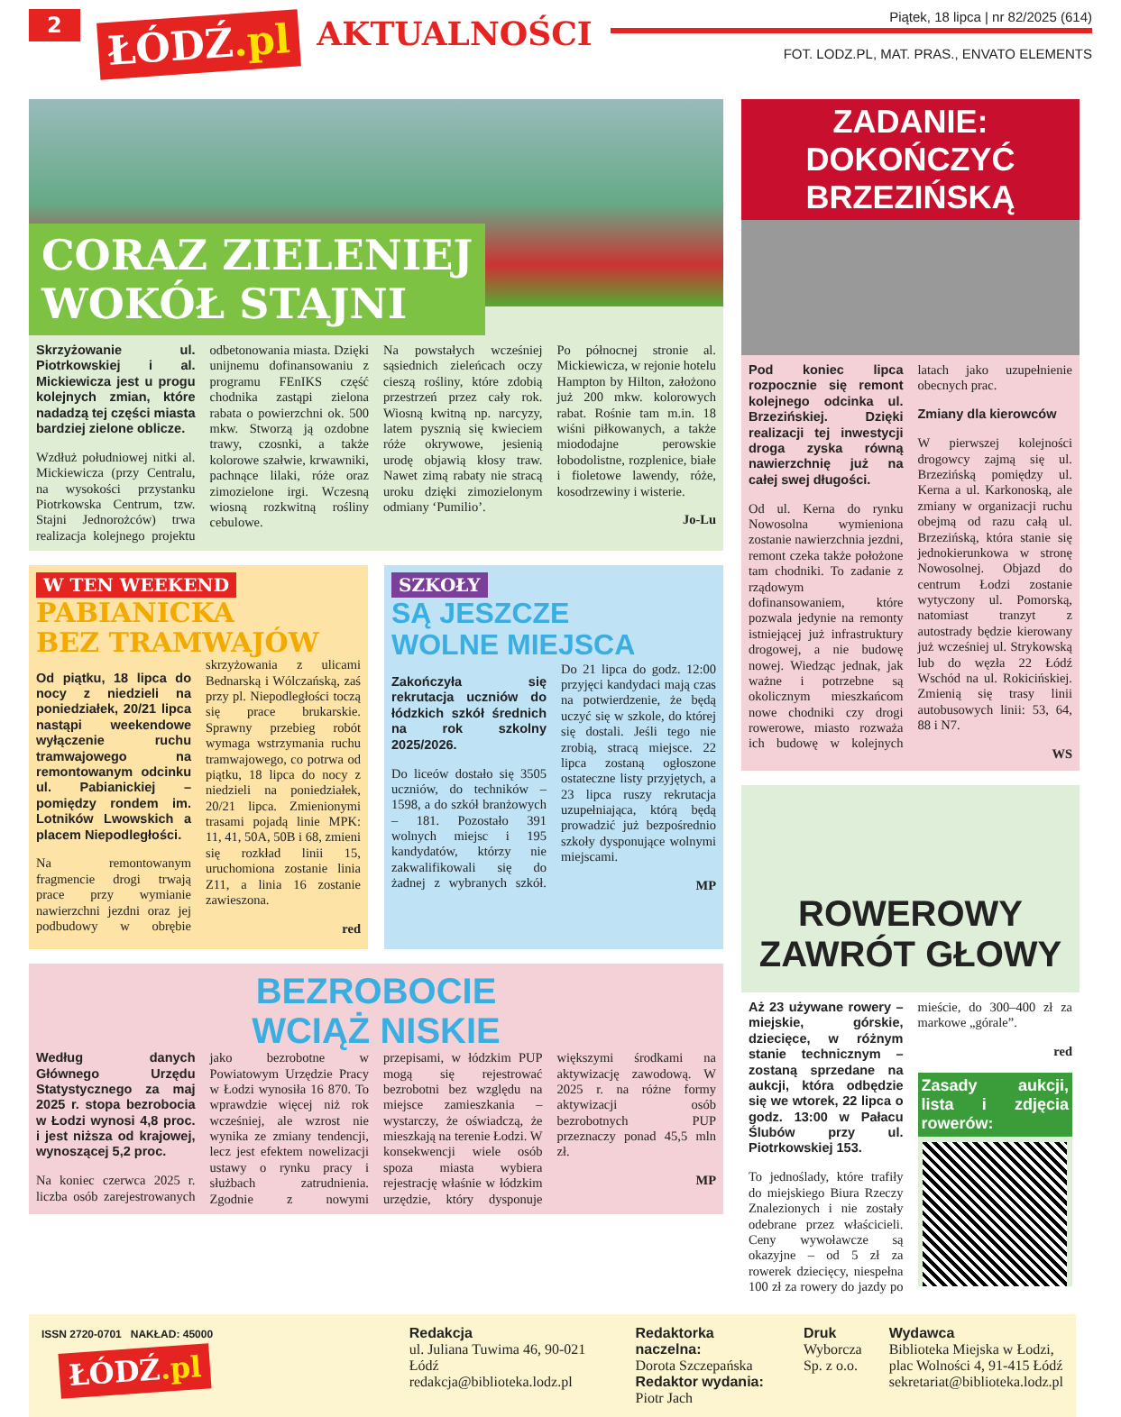2
ŁÓDŹ.pl
AKTUALNOŚCI
Piątek, 18 lipca | nr 82/2025 (614)
FOT. LODZ.PL, MAT. PRAS., ENVATO ELEMENTS
CORAZ ZIELENIEJ
WOKÓŁ STAJNI
Skrzyżowanie ul. Piotrkowskiej i al. Mickiewicza jest u progu kolejnych zmian, które nadadzą tej części miasta bardziej zielone oblicze.
Wzdłuż południowej nitki al. Mickiewicza (przy Centralu, na wysokości przystanku Piotrkowska Centrum, tzw. Stajni Jednorożców) trwa realizacja kolejnego projektu odbetonowania miasta. Dzięki unijnemu dofinansowaniu z programu FEnIKS część chodnika zastąpi zielona rabata o powierzchni ok. 500 mkw. Stworzą ją ozdobne trawy, czosnki, a także kolorowe szałwie, krwawniki, pachnące lilaki, róże oraz zimozielone irgi. Wczesną wiosną rozkwitną rośliny cebulowe.
Na powstałych wcześniej sąsiednich zieleńcach oczy cieszą rośliny, które zdobią przestrzeń przez cały rok. Wiosną kwitną np. narcyzy, latem pysznią się kwieciem róże okrywowe, jesienią urodę objawią kłosy traw. Nawet zimą rabaty nie stracą uroku dzięki zimozielonym odmiany ‘Pumilio’.
Po północnej stronie al. Mickiewicza, w rejonie hotelu Hampton by Hilton, założono już 200 mkw. kolorowych rabat. Rośnie tam m.in. 18 wiśni piłkowanych, a także miododajne perowskie łobodolistne, rozplenice, białe i fioletowe lawendy, róże, kosodrzewiny i wisterie.
Jo-Lu
W TEN WEEKEND
PABIANICKA
BEZ TRAMWAJÓW
Od piątku, 18 lipca do nocy z niedzieli na poniedziałek, 20/21 lipca nastąpi weekendowe wyłączenie ruchu tramwajowego na remontowanym odcinku ul. Pabianickiej – pomiędzy rondem im. Lotników Lwowskich a placem Niepodległości.
Na remontowanym fragmencie drogi trwają prace przy wymianie nawierzchni jezdni oraz jej podbudowy w obrębie skrzyżowania z ulicami Bednarską i Wólczańską, zaś przy pl. Niepodległości toczą się prace brukarskie. Sprawny przebieg robót wymaga wstrzymania ruchu tramwajowego, co potrwa od piątku, 18 lipca do nocy z niedzieli na poniedziałek, 20/21 lipca. Zmienionymi trasami pojadą linie MPK: 11, 41, 50A, 50B i 68, zmieni się rozkład linii 15, uruchomiona zostanie linia Z11, a linia 16 zostanie zawieszona.
red
SZKOŁY
SĄ JESZCZE
WOLNE MIEJSCA
Zakończyła się rekrutacja uczniów do łódzkich szkół średnich na rok szkolny 2025/2026.
Do liceów dostało się 3505 uczniów, do techników – 1598, a do szkół branżowych – 181. Pozostało 391 wolnych miejsc i 195 kandydatów, którzy nie zakwalifikowali się do żadnej z wybranych szkół. Do 21 lipca do godz. 12:00 przyjęci kandydaci mają czas na potwierdzenie, że będą uczyć się w szkole, do której się dostali. Jeśli tego nie zrobią, stracą miejsce. 22 lipca zostaną ogłoszone ostateczne listy przyjętych, a 23 lipca ruszy rekrutacja uzupełniająca, którą będą prowadzić już bezpośrednio szkoły dysponujące wolnymi miejscami.
MP
BEZROBOCIE
WCIĄŻ NISKIE
Według danych Głównego Urzędu Statystycznego za maj 2025 r. stopa bezrobocia w Łodzi wynosi 4,8 proc. i jest niższa od krajowej, wynoszącej 5,2 proc.
Na koniec czerwca 2025 r. liczba osób zarejestrowanych jako bezrobotne w Powiatowym Urzędzie Pracy w Łodzi wynosiła 16 870. To wprawdzie więcej niż rok wcześniej, ale wzrost nie wynika ze zmiany tendencji, lecz jest efektem nowelizacji ustawy o rynku pracy i służbach zatrudnienia. Zgodnie z nowymi przepisami, w łódzkim PUP mogą się rejestrować bezrobotni bez względu na miejsce zamieszkania – wystarczy, że oświadczą, że mieszkają na terenie Łodzi. W konsekwencji wiele osób spoza miasta wybiera rejestrację właśnie w łódzkim urzędzie, który dysponuje większymi środkami na aktywizację zawodową. W 2025 r. na różne formy aktywizacji osób bezrobotnych PUP przeznaczy ponad 45,5 mln zł.
MP
ZADANIE:
DOKOŃCZYĆ BRZEZIŃSKĄ
Pod koniec lipca rozpocznie się remont kolejnego odcinka ul. Brzezińskiej. Dzięki realizacji tej inwestycji droga zyska równą nawierzchnię już na całej swej długości.
Od ul. Kerna do rynku Nowosolna wymieniona zostanie nawierzchnia jezdni, remont czeka także położone tam chodniki. To zadanie z rządowym dofinansowaniem, które pozwala jedynie na remonty istniejącej już infrastruktury drogowej, a nie budowę nowej. Wiedząc jednak, jak ważne i potrzebne są okolicznym mieszkańcom nowe chodniki czy drogi rowerowe, miasto rozważa ich budowę w kolejnych latach jako uzupełnienie obecnych prac.
Zmiany dla kierowców
W pierwszej kolejności drogowcy zajmą się ul. Brzezińską pomiędzy ul. Kerna a ul. Karkonoską, ale zmiany w organizacji ruchu obejmą od razu całą ul. Brzezińską, która stanie się jednokierunkowa w stronę Nowosolnej. Objazd do centrum Łodzi zostanie wytyczony ul. Pomorską, natomiast tranzyt z autostrady będzie kierowany już wcześniej ul. Strykowską lub do węzła 22 Łódź Wschód na ul. Rokicińskiej. Zmienią się trasy linii autobusowych linii: 53, 64, 88 i N7.
WS
ROWEROWY
ZAWRÓT GŁOWY
Aż 23 używane rowery – miejskie, górskie, dziecięce, w różnym stanie technicznym – zostaną sprzedane na aukcji, która odbędzie się we wtorek, 22 lipca o godz. 13:00 w Pałacu Ślubów przy ul. Piotrkowskiej 153.
To jednoślady, które trafiły do miejskiego Biura Rzeczy Znalezionych i nie zostały odebrane przez właścicieli. Ceny wywoławcze są okazyjne – od 5 zł za rowerek dziecięcy, niespełna 100 zł za rowery do jazdy po mieście, do 300–400 zł za markowe „górale”.
red
Zasady aukcji, lista i zdjęcia rowerów:
ISSN 2720-0701 NAKŁAD: 45000
ŁÓDŹ.pl
Redakcja
ul. Juliana Tuwima 46, 90-021 Łódź
redakcja@biblioteka.lodz.pl
Redaktorka naczelna:
Dorota Szczepańska
Redaktor wydania:
Piotr Jach
Druk
Wyborcza
Sp. z o.o.
Wydawca
Biblioteka Miejska w Łodzi,
plac Wolności 4, 91-415 Łódź
sekretariat@biblioteka.lodz.pl